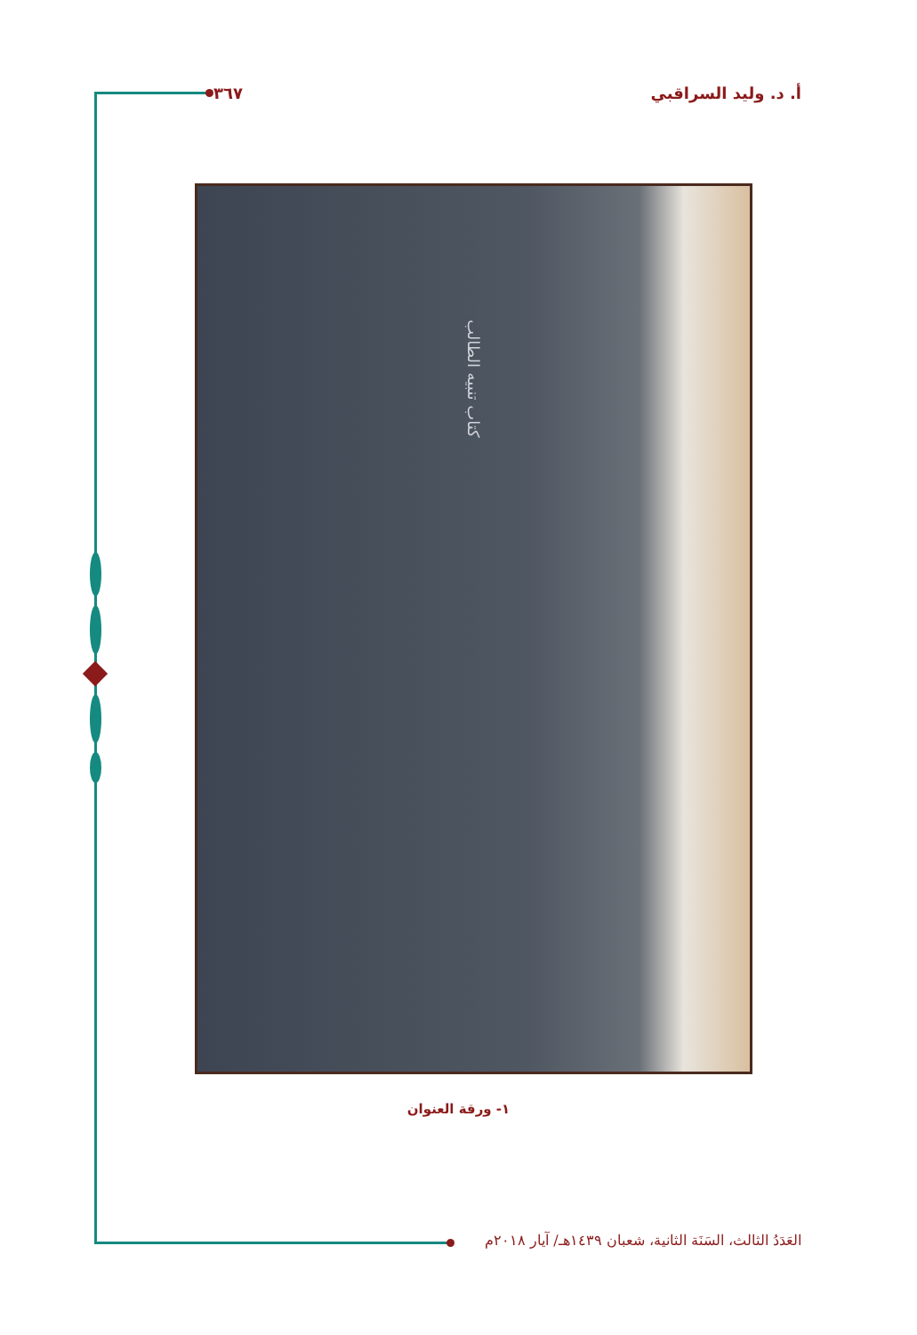أ. د. وليد السراقبي ٣٦٧
كتاب تنبيه الطالب
١- ورقة العنوان
العَدَدُ الثالث، السَنَة الثانية، شعبان ١٤٣٩هـ/ آيار ٢٠١٨م